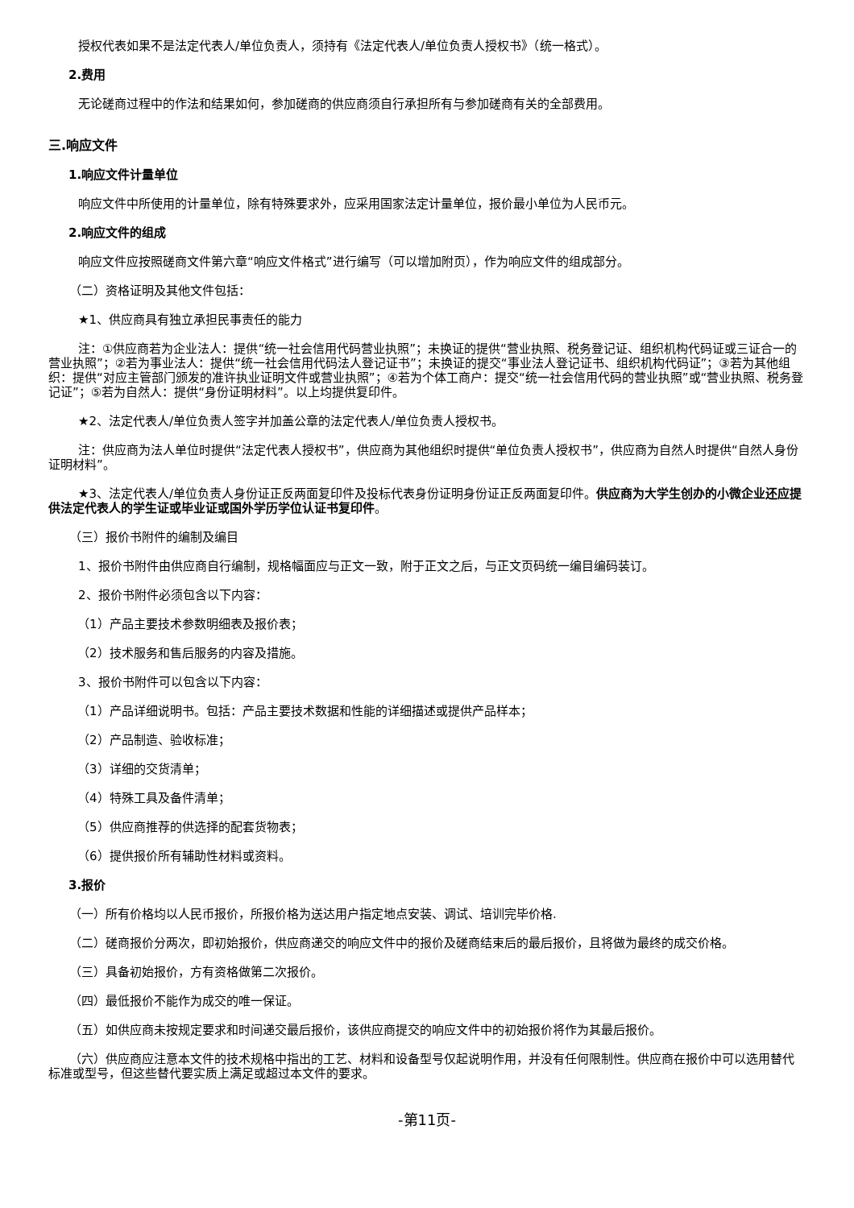授权代表如果不是法定代表人/单位负责人，须持有《法定代表人/单位负责人授权书》（统一格式）。
2.费用
无论磋商过程中的作法和结果如何，参加磋商的供应商须自行承担所有与参加磋商有关的全部费用。
三.响应文件
1.响应文件计量单位
响应文件中所使用的计量单位，除有特殊要求外，应采用国家法定计量单位，报价最小单位为人民币元。
2.响应文件的组成
响应文件应按照磋商文件第六章“响应文件格式”进行编写（可以增加附页），作为响应文件的组成部分。
（二）资格证明及其他文件包括：
★1、供应商具有独立承担民事责任的能力
注：①供应商若为企业法人：提供“统一社会信用代码营业执照”；未换证的提供“营业执照、税务登记证、组织机构代码证或三证合一的营业执照”；②若为事业法人：提供“统一社会信用代码法人登记证书”；未换证的提交“事业法人登记证书、组织机构代码证”；③若为其他组织：提供“对应主管部门颁发的准许执业证明文件或营业执照”；④若为个体工商户：提交“统一社会信用代码的营业执照”或“营业执照、税务登记证”；⑤若为自然人：提供“身份证明材料”。以上均提供复印件。
★2、法定代表人/单位负责人签字并加盖公章的法定代表人/单位负责人授权书。
注：供应商为法人单位时提供“法定代表人授权书”，供应商为其他组织时提供“单位负责人授权书”，供应商为自然人时提供“自然人身份证明材料”。
★3、法定代表人/单位负责人身份证正反两面复印件及投标代表身份证明身份证正反两面复印件。供应商为大学生创办的小微企业还应提供法定代表人的学生证或毕业证或国外学历学位认证书复印件。
（三）报价书附件的编制及编目
1、报价书附件由供应商自行编制，规格幅面应与正文一致，附于正文之后，与正文页码统一编目编码装订。
2、报价书附件必须包含以下内容：
（1）产品主要技术参数明细表及报价表；
（2）技术服务和售后服务的内容及措施。
3、报价书附件可以包含以下内容：
（1）产品详细说明书。包括：产品主要技术数据和性能的详细描述或提供产品样本；
（2）产品制造、验收标准；
（3）详细的交货清单；
（4）特殊工具及备件清单；
（5）供应商推荐的供选择的配套货物表；
（6）提供报价所有辅助性材料或资料。
3.报价
（一）所有价格均以人民币报价，所报价格为送达用户指定地点安装、调试、培训完毕价格.
（二）磋商报价分两次，即初始报价，供应商递交的响应文件中的报价及磋商结束后的最后报价，且将做为最终的成交价格。
（三）具备初始报价，方有资格做第二次报价。
（四）最低报价不能作为成交的唯一保证。
（五）如供应商未按规定要求和时间递交最后报价，该供应商提交的响应文件中的初始报价将作为其最后报价。
（六）供应商应注意本文件的技术规格中指出的工艺、材料和设备型号仅起说明作用，并没有任何限制性。供应商在报价中可以选用替代标准或型号，但这些替代要实质上满足或超过本文件的要求。
-第11页-